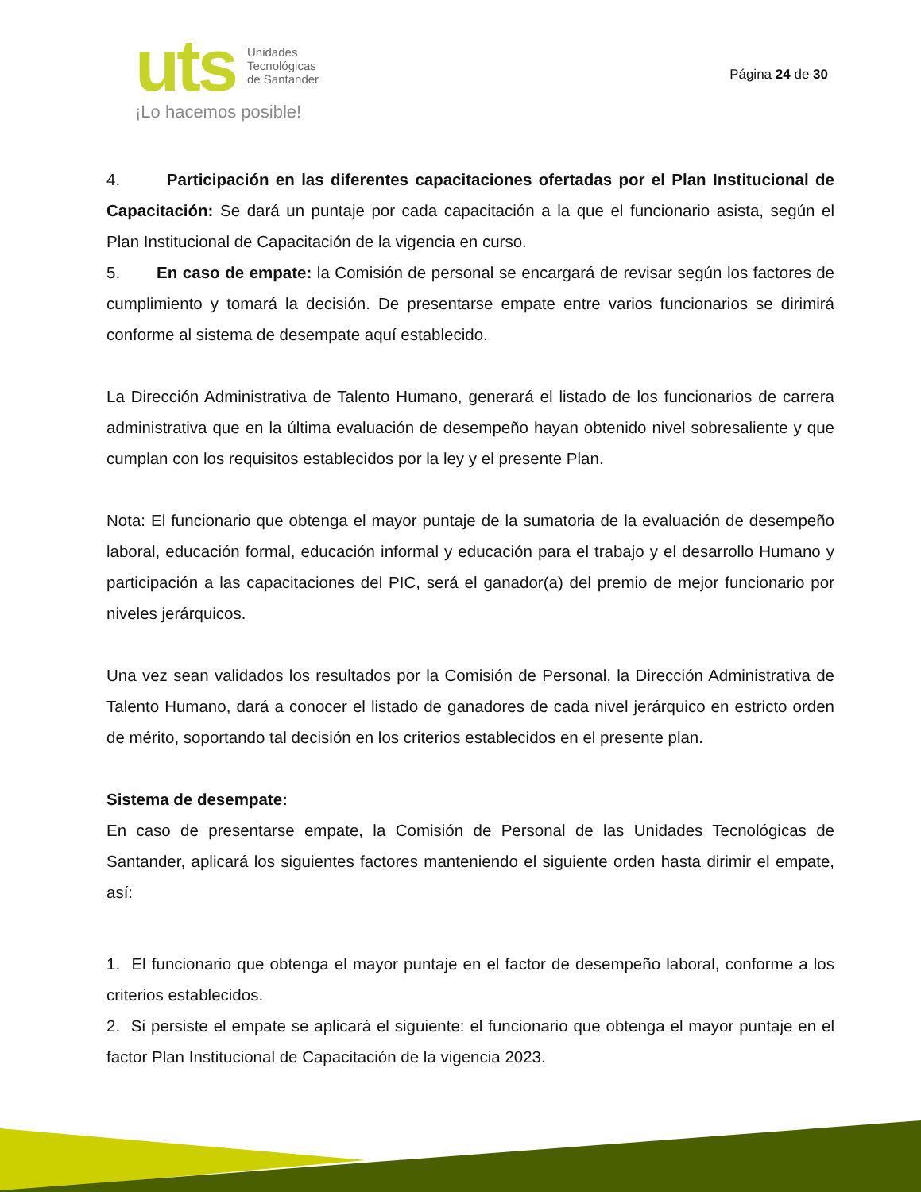uts
Unidades
Tecnológicas
de Santander
¡Lo hacemos posible!
Página 24 de 30
4. Participación en las diferentes capacitaciones ofertadas por el Plan Institucional de Capacitación: Se dará un puntaje por cada capacitación a la que el funcionario asista, según el Plan Institucional de Capacitación de la vigencia en curso.
5. En caso de empate: la Comisión de personal se encargará de revisar según los factores de cumplimiento y tomará la decisión. De presentarse empate entre varios funcionarios se dirimirá conforme al sistema de desempate aquí establecido.
La Dirección Administrativa de Talento Humano, generará el listado de los funcionarios de carrera administrativa que en la última evaluación de desempeño hayan obtenido nivel sobresaliente y que cumplan con los requisitos establecidos por la ley y el presente Plan.
Nota: El funcionario que obtenga el mayor puntaje de la sumatoria de la evaluación de desempeño laboral, educación formal, educación informal y educación para el trabajo y el desarrollo Humano y participación a las capacitaciones del PIC, será el ganador(a) del premio de mejor funcionario por niveles jerárquicos.
Una vez sean validados los resultados por la Comisión de Personal, la Dirección Administrativa de Talento Humano, dará a conocer el listado de ganadores de cada nivel jerárquico en estricto orden de mérito, soportando tal decisión en los criterios establecidos en el presente plan.
Sistema de desempate:
En caso de presentarse empate, la Comisión de Personal de las Unidades Tecnológicas de Santander, aplicará los siguientes factores manteniendo el siguiente orden hasta dirimir el empate, así:
1. El funcionario que obtenga el mayor puntaje en el factor de desempeño laboral, conforme a los criterios establecidos.
2. Si persiste el empate se aplicará el siguiente: el funcionario que obtenga el mayor puntaje en el factor Plan Institucional de Capacitación de la vigencia 2023.